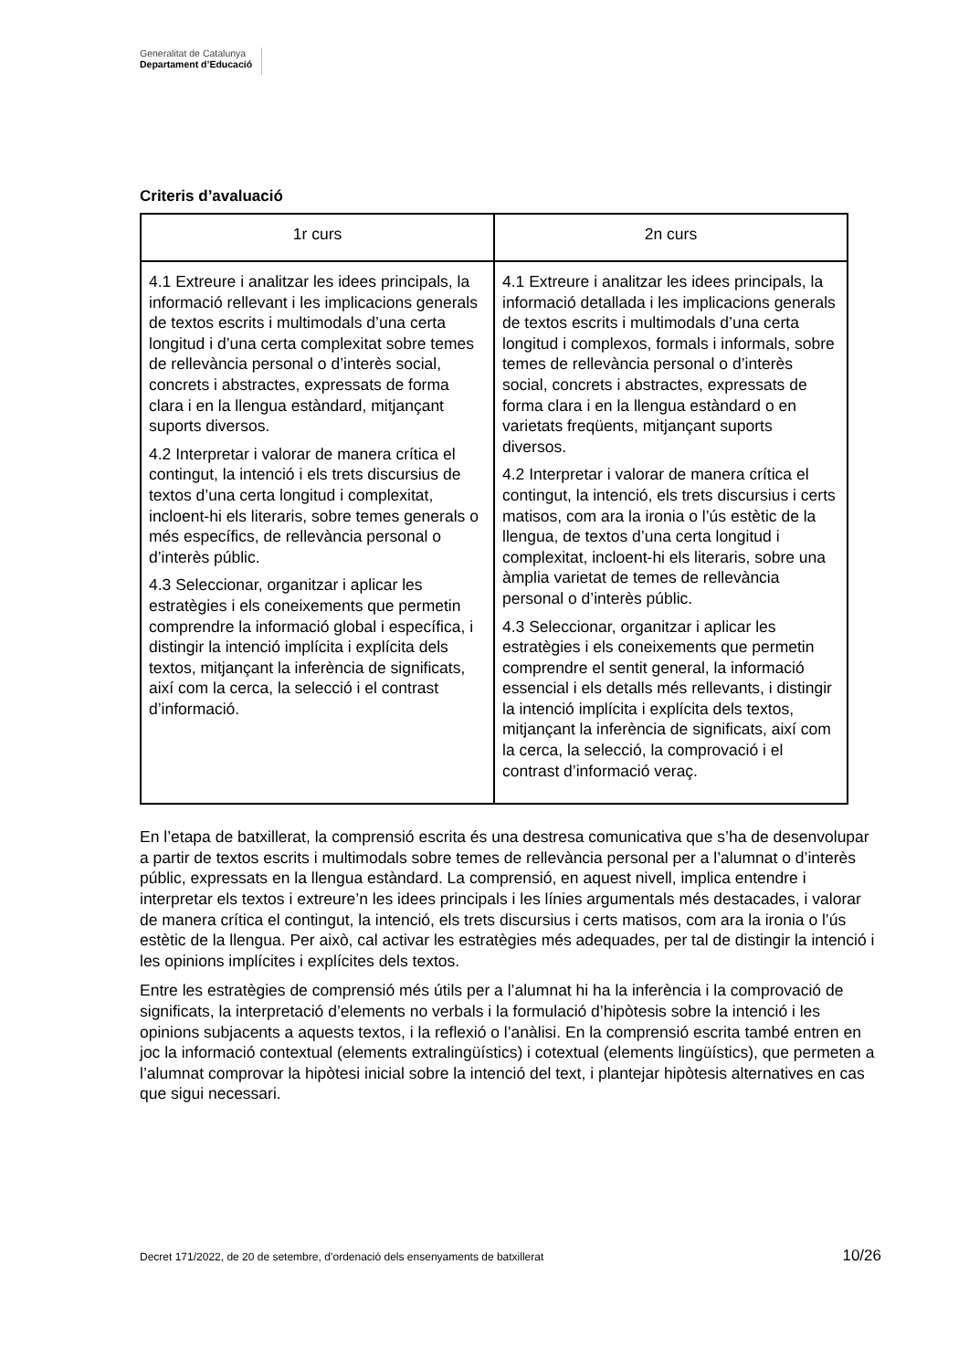Generalitat de Catalunya
Departament d’Educació
Criteris d’avaluació
| 1r curs | 2n curs |
| --- | --- |
| 4.1 Extreure i analitzar les idees principals, la informació rellevant i les implicacions generals de textos escrits i multimodals d’una certa longitud i d’una certa complexitat sobre temes de rellevància personal o d’interès social, concrets i abstractes, expressats de forma clara i en la llengua estàndard, mitjançant suports diversos. 4.2 Interpretar i valorar de manera crítica el contingut, la intenció i els trets discursius de textos d’una certa longitud i complexitat, incloent-hi els literaris, sobre temes generals o més específics, de rellevància personal o d’interès públic. 4.3 Seleccionar, organitzar i aplicar les estratègies i els coneixements que permetin comprendre la informació global i específica, i distingir la intenció implícita i explícita dels textos, mitjançant la inferència de significats, així com la cerca, la selecció i el contrast d’informació. | 4.1 Extreure i analitzar les idees principals, la informació detallada i les implicacions generals de textos escrits i multimodals d’una certa longitud i complexos, formals i informals, sobre temes de rellevància personal o d’interès social, concrets i abstractes, expressats de forma clara i en la llengua estàndard o en varietats freqüents, mitjançant suports diversos. 4.2 Interpretar i valorar de manera crítica el contingut, la intenció, els trets discursius i certs matisos, com ara la ironia o l’ús estètic de la llengua, de textos d’una certa longitud i complexitat, incloent-hi els literaris, sobre una àmplia varietat de temes de rellevància personal o d’interès públic. 4.3 Seleccionar, organitzar i aplicar les estratègies i els coneixements que permetin comprendre el sentit general, la informació essencial i els detalls més rellevants, i distingir la intenció implícita i explícita dels textos, mitjançant la inferència de significats, així com la cerca, la selecció, la comprovació i el contrast d’informació veraç. |
En l’etapa de batxillerat, la comprensió escrita és una destresa comunicativa que s’ha de desenvolupar a partir de textos escrits i multimodals sobre temes de rellevància personal per a l’alumnat o d’interès públic, expressats en la llengua estàndard. La comprensió, en aquest nivell, implica entendre i interpretar els textos i extreure’n les idees principals i les línies argumentals més destacades, i valorar de manera crítica el contingut, la intenció, els trets discursius i certs matisos, com ara la ironia o l’ús estètic de la llengua. Per això, cal activar les estratègies més adequades, per tal de distingir la intenció i les opinions implícites i explícites dels textos.
Entre les estratègies de comprensió més útils per a l’alumnat hi ha la inferència i la comprovació de significats, la interpretació d’elements no verbals i la formulació d’hipòtesis sobre la intenció i les opinions subjacents a aquests textos, i la reflexió o l’anàlisi. En la comprensió escrita també entren en joc la informació contextual (elements extralingüístics) i cotextual (elements lingüístics), que permeten a l’alumnat comprovar la hipòtesi inicial sobre la intenció del text, i plantejar hipòtesis alternatives en cas que sigui necessari.
Decret 171/2022, de 20 de setembre, d’ordenació dels ensenyaments de batxillerat 10/26